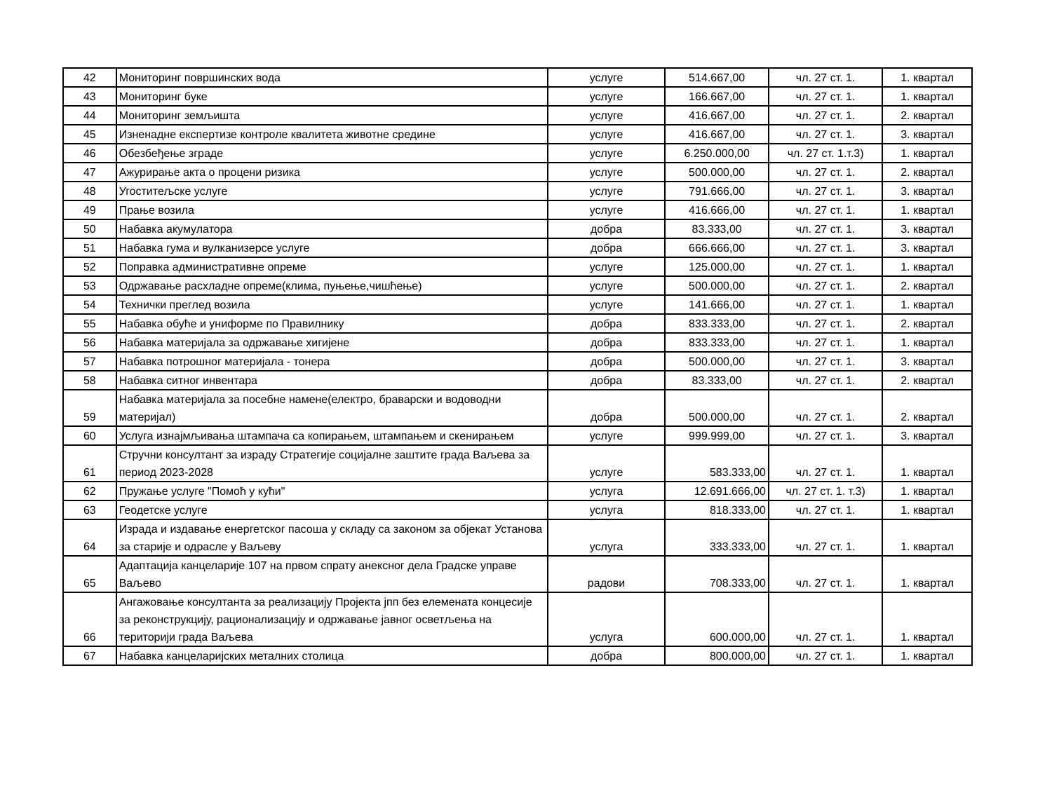| 42 | Мониторинг површинских вода | услуге | 514.667,00 | чл. 27 ст. 1. | 1. квартал |
| 43 | Мониторинг буке | услуге | 166.667,00 | чл. 27 ст. 1. | 1. квартал |
| 44 | Мониторинг земљишта | услуге | 416.667,00 | чл. 27 ст. 1. | 2. квартал |
| 45 | Изненадне експертизе контроле квалитета животне средине | услуге | 416.667,00 | чл. 27 ст. 1. | 3. квартал |
| 46 | Обезбеђење зграде | услуге | 6.250.000,00 | чл. 27 ст. 1.т.3) | 1. квартал |
| 47 | Ажурирање акта о процени ризика | услуге | 500.000,00 | чл. 27 ст. 1. | 2. квартал |
| 48 | Угоститељске услуге | услуге | 791.666,00 | чл. 27 ст. 1. | 3. квартал |
| 49 | Прање возила | услуге | 416.666,00 | чл. 27 ст. 1. | 1. квартал |
| 50 | Набавка акумулатора | добра | 83.333,00 | чл. 27 ст. 1. | 3. квартал |
| 51 | Набавка гума и вулканизерсе услуге | добра | 666.666,00 | чл. 27 ст. 1. | 3. квартал |
| 52 | Поправка административне опреме | услуге | 125.000,00 | чл. 27 ст. 1. | 1. квартал |
| 53 | Одржавање расхладне опреме(клима, пуњење,чишћење) | услуге | 500.000,00 | чл. 27 ст. 1. | 2. квартал |
| 54 | Технички преглед возила | услуге | 141.666,00 | чл. 27 ст. 1. | 1. квартал |
| 55 | Набавка обуће и униформе по Правилнику | добра | 833.333,00 | чл. 27 ст. 1. | 2. квартал |
| 56 | Набавка материјала за одржавање хигијене | добра | 833.333,00 | чл. 27 ст. 1. | 1. квартал |
| 57 | Набавка потрошног материјала - тонера | добра | 500.000,00 | чл. 27 ст. 1. | 3. квартал |
| 58 | Набавка ситног инвентара | добра | 83.333,00 | чл. 27 ст. 1. | 2. квартал |
| 59 | Набавка материјала за посебне намене(електро, браварски и водоводни материјал) | добра | 500.000,00 | чл. 27 ст. 1. | 2. квартал |
| 60 | Услуга изнајмљивања штампача са копирањем, штампањем и скенирањем | услуге | 999.999,00 | чл. 27 ст. 1. | 3. квартал |
| 61 | Стручни консултант за израду Стратегије социјалне заштите града Ваљева за период 2023-2028 | услуге | 583.333,00 | чл. 27 ст. 1. | 1. квартал |
| 62 | Пружање услуге "Помоћ у кући" | услуга | 12.691.666,00 | чл. 27 ст. 1. т.3) | 1. квартал |
| 63 | Геодетске услуге | услуга | 818.333,00 | чл. 27 ст. 1. | 1. квартал |
| 64 | Израда и издавање енергетског пасоша у складу са законом за објекат Установа за старије и одрасле у Ваљеву | услуга | 333.333,00 | чл. 27 ст. 1. | 1. квартал |
| 65 | Адаптација канцеларије 107 на првом спрату анексног дела Градске управе Ваљево | радови | 708.333,00 | чл. 27 ст. 1. | 1. квартал |
| 66 | Ангажовање консултанта за реализацију Пројекта јпп без елемената концесије за реконструкцију, рационализацију и одржавање јавног осветљења на територији града Ваљева | услуга | 600.000,00 | чл. 27 ст. 1. | 1. квартал |
| 67 | Набавка канцеларијских металних столица | добра | 800.000,00 | чл. 27 ст. 1. | 1. квартал |